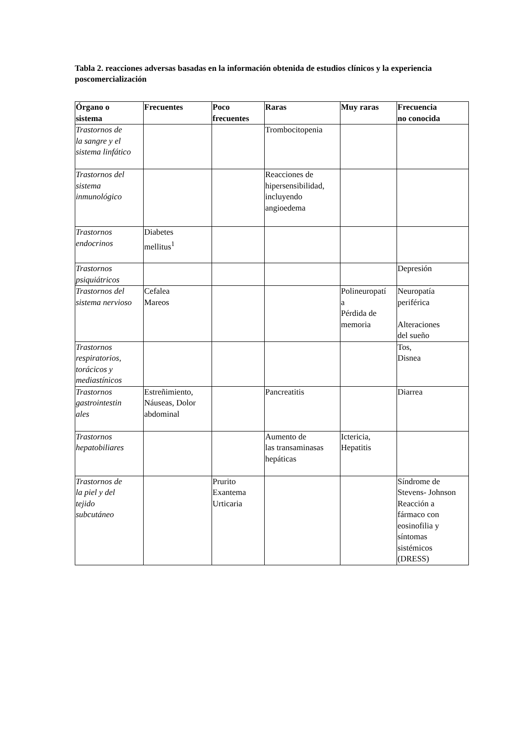Tabla 2. reacciones adversas basadas en la información obtenida de estudios clínicos y la experiencia poscomercialización
| Órgano o sistema | Frecuentes | Poco frecuentes | Raras | Muy raras | Frecuencia no conocida |
| --- | --- | --- | --- | --- | --- |
| Trastornos de la sangre y el sistema linfático | | | Trombocitopenia | | |
| Trastornos del sistema inmunológico | | | Reacciones de hipersensibilidad, incluyendo angioedema | | |
| Trastornos endocrinos | Diabetes mellitus<sup>1</sup> | | | | |
| Trastornos psiquiátricos | | | | | Depresión |
| Trastornos del sistema nervioso | Cefalea Mareos | | | Polineuropatí a Pérdida de memoria | Neuropatía periférica Alteraciones del sueño |
| Trastornos respiratorios, torácicos y mediastínicos | | | | | Tos, Disnea |
| Trastornos gastrointestin ales | Estreñimiento, Náuseas, Dolor abdominal | | Pancreatitis | | Diarrea |
| Trastornos hepatobiliares | | | Aumento de las transaminasas hepáticas | Ictericia, Hepatitis | |
| Trastornos de la piel y del tejido subcutáneo | | Prurito Exantema Urticaria | | | Síndrome de Stevens- Johnson Reacción a fármaco con eosinofilia y síntomas sistémicos (DRESS) |